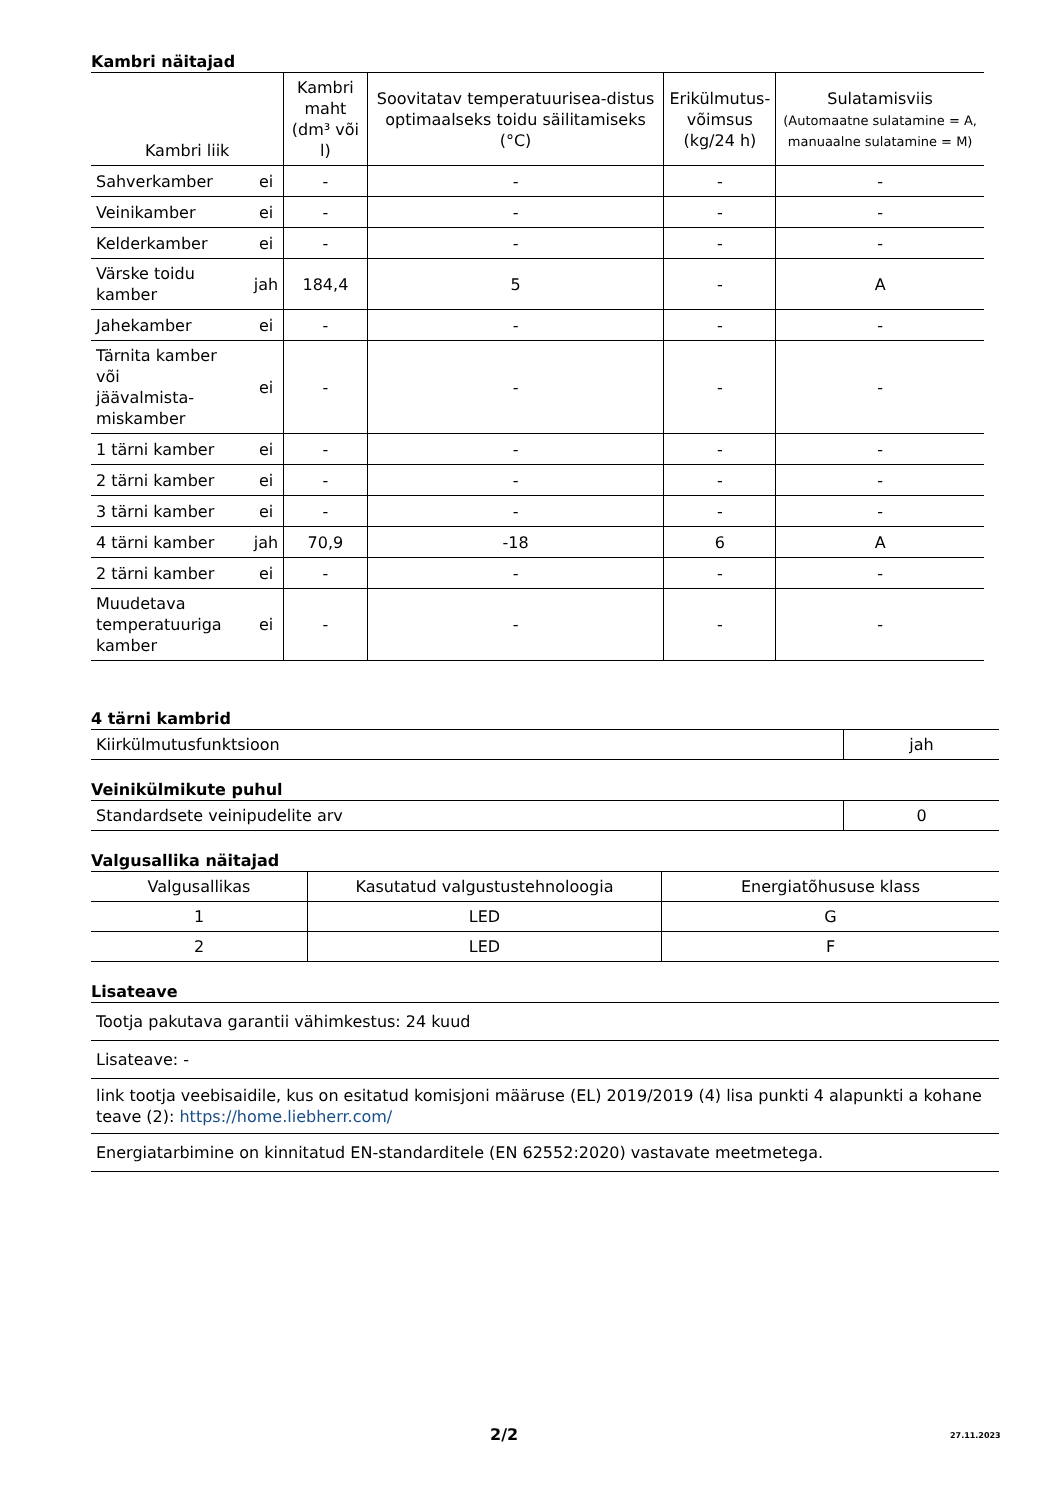Kambri näitajad
| Kambri liik | | Kambri maht (dm³ või l) | Soovitatav temperatuurisea-distus optimaalseks toidu säilitamiseks (°C) | Erikülmutus- võimsus (kg/24 h) | Sulatamisviis (Automaatne sulatamine = A, manuaalne sulatamine = M) |
| --- | --- | --- | --- | --- | --- |
| Sahverkamber | ei | - | - | - | - |
| Veinikamber | ei | - | - | - | - |
| Kelderkamber | ei | - | - | - | - |
| Värske toidu kamber | jah | 184,4 | 5 | - | A |
| Jahekamber | ei | - | - | - | - |
| Tärnita kamber või jäävalmista- miskamber | ei | - | - | - | - |
| 1 tärni kamber | ei | - | - | - | - |
| 2 tärni kamber | ei | - | - | - | - |
| 3 tärni kamber | ei | - | - | - | - |
| 4 tärni kamber | jah | 70,9 | -18 | 6 | A |
| 2 tärni kamber | ei | - | - | - | - |
| Muudetava temperatuuriga kamber | ei | - | - | - | - |
4 tärni kambrid
| Kiirkülmutusfunktsioon | jah |
Veinikülmikute puhul
| Standardsete veinipudelite arv | 0 |
Valgusallika näitajad
| Valgusallikas | Kasutatud valgustustehnoloogia | Energiatõhususe klass |
| 1 | LED | G |
| 2 | LED | F |
Lisateave
| Tootja pakutava garantii vähimkestus: 24 kuud |
| Lisateave: - |
| link tootja veebisaidile, kus on esitatud komisjoni määruse (EL) 2019/2019 (4) lisa punkti 4 alapunkti a kohane teave (2): https://home.liebherr.com/ |
| Energiatarbimine on kinnitatud EN-standarditele (EN 62552:2020) vastavate meetmetega. |
2/2 27.11.2023